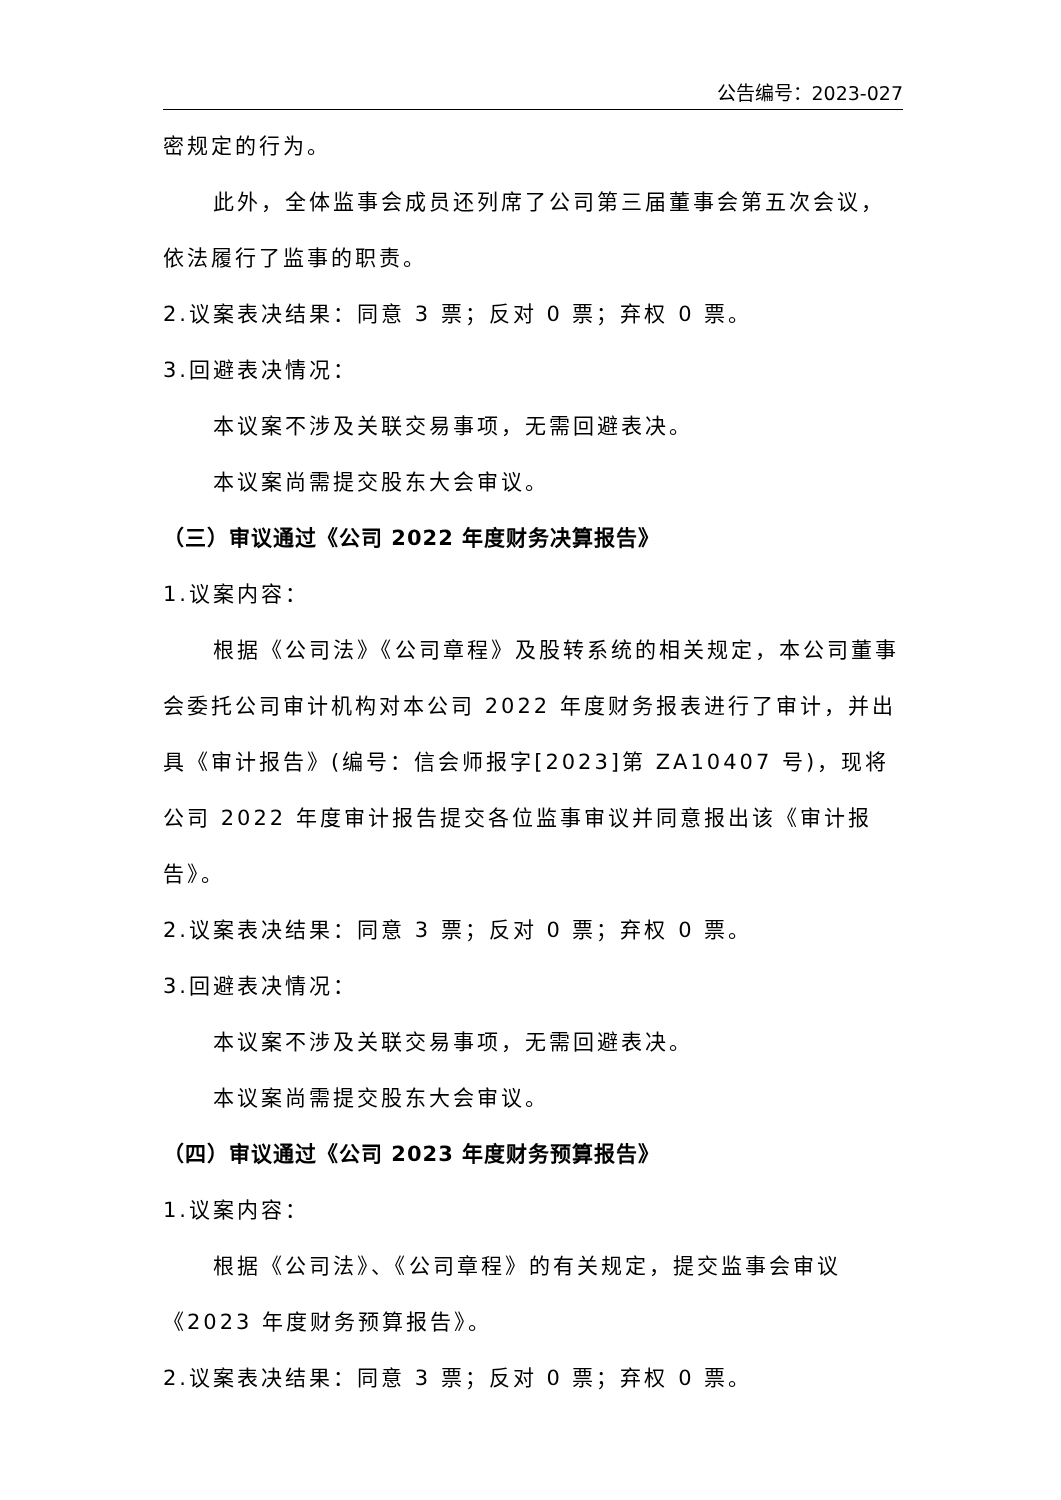公告编号：2023-027
密规定的行为。
此外，全体监事会成员还列席了公司第三届董事会第五次会议，依法履行了监事的职责。
2.议案表决结果：同意 3 票；反对 0 票；弃权 0 票。
3.回避表决情况：
本议案不涉及关联交易事项，无需回避表决。
本议案尚需提交股东大会审议。
（三）审议通过《公司 2022 年度财务决算报告》
1.议案内容：
根据《公司法》《公司章程》及股转系统的相关规定，本公司董事会委托公司审计机构对本公司 2022 年度财务报表进行了审计，并出具《审计报告》(编号：信会师报字[2023]第 ZA10407 号)，现将公司 2022 年度审计报告提交各位监事审议并同意报出该《审计报告》。
2.议案表决结果：同意 3 票；反对 0 票；弃权 0 票。
3.回避表决情况：
本议案不涉及关联交易事项，无需回避表决。
本议案尚需提交股东大会审议。
（四）审议通过《公司 2023 年度财务预算报告》
1.议案内容：
根据《公司法》、《公司章程》的有关规定，提交监事会审议《2023 年度财务预算报告》。
2.议案表决结果：同意 3 票；反对 0 票；弃权 0 票。